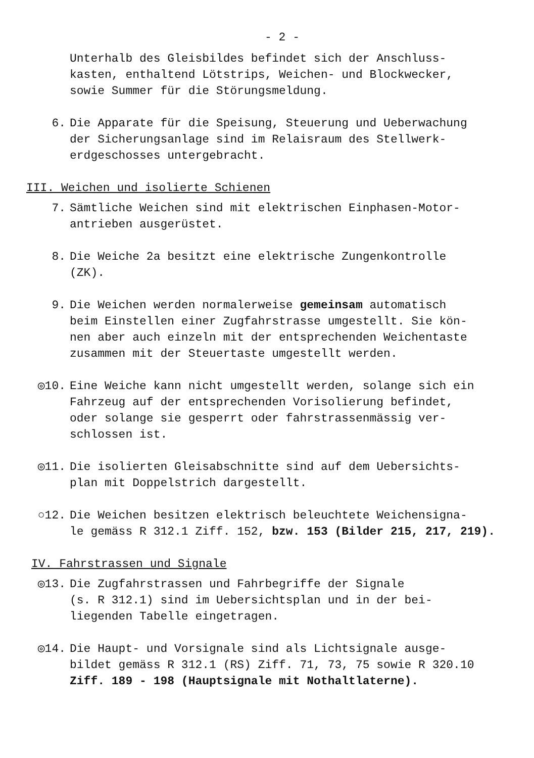- 2 -
Unterhalb des Gleisbildes befindet sich der Anschluss-
kasten, enthaltend Lötstrips, Weichen- und Blockwecker,
sowie Summer für die Störungsmeldung.
6. Die Apparate für die Speisung, Steuerung und Ueberwachung
der Sicherungsanlage sind im Relaisraum des Stellwerk-
erdgeschosses untergebracht.
III. Weichen und isolierte Schienen
7. Sämtliche Weichen sind mit elektrischen Einphasen-Motor-
antrieben ausgerüstet.
8. Die Weiche 2a besitzt eine elektrische Zungenkontrolle
(ZK).
9. Die Weichen werden normalerweise gemeinsam automatisch
beim Einstellen einer Zugfahrstrasse umgestellt. Sie kön-
nen aber auch einzeln mit der entsprechenden Weichentaste
zusammen mit der Steuertaste umgestellt werden.
◎10. Eine Weiche kann nicht umgestellt werden, solange sich ein
Fahrzeug auf der entsprechenden Vorisolierung befindet,
oder solange sie gesperrt oder fahrstrassenmässig ver-
schlossen ist.
◎11. Die isolierten Gleisabschnitte sind auf dem Uebersichts-
plan mit Doppelstrich dargestellt.
○12. Die Weichen besitzen elektrisch beleuchtete Weichensigna-
le gemäss R 312.1 Ziff. 152, bzw. 153 (Bilder 215, 217, 219).
IV. Fahrstrassen und Signale
◎13. Die Zugfahrstrassen und Fahrbegriffe der Signale
(s. R 312.1) sind im Uebersichtsplan und in der bei-
liegenden Tabelle eingetragen.
◎14. Die Haupt- und Vorsignale sind als Lichtsignale ausge-
bildet gemäss R 312.1 (RS) Ziff. 71, 73, 75 sowie R 320.10
Ziff. 189 - 198 (Hauptsignale mit Nothaltlaterne).